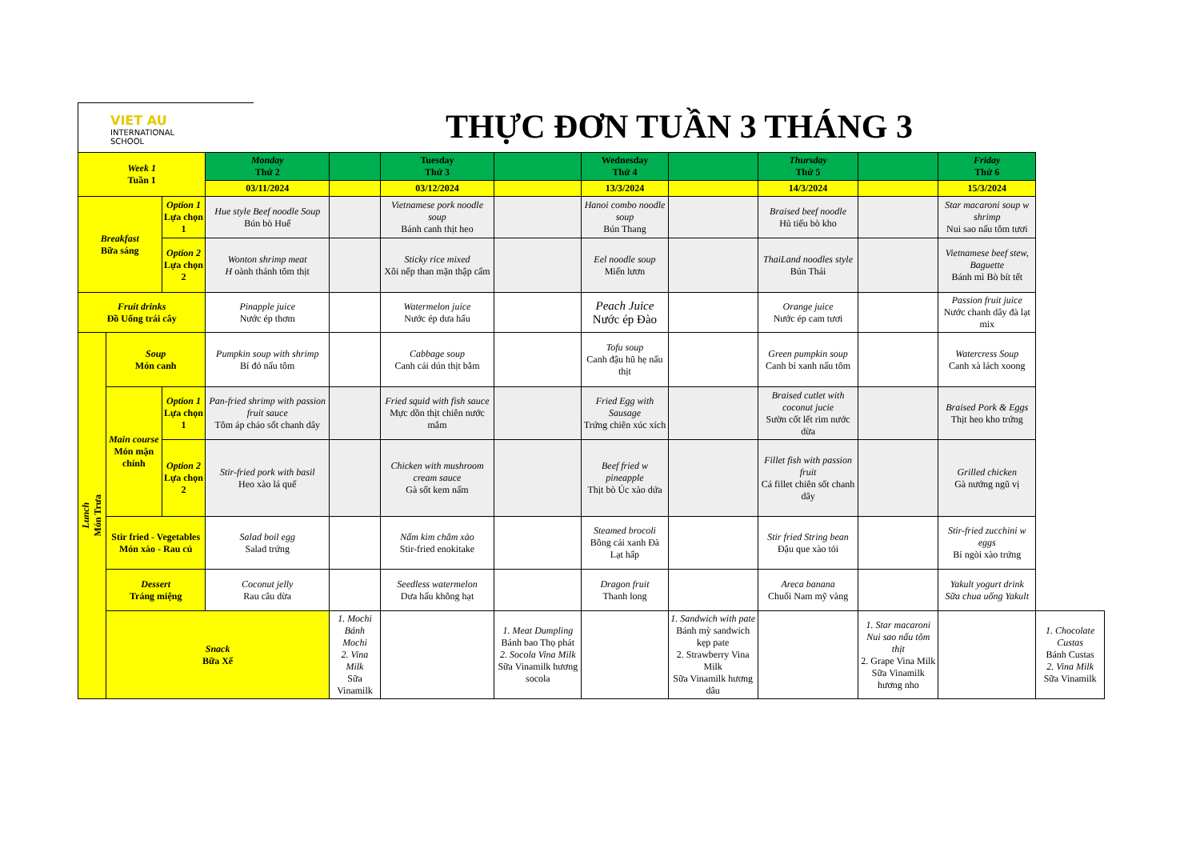VIET AU
INTERNATIONAL
SCHOOL
THỰC ĐƠN TUẦN 3 THÁNG 3
| Week 1 Tuần 1 | | | Monday Thứ 2 | | Tuesday Thứ 3 | | Wednesday Thứ 4 | | Thursday Thứ 5 | | Friday Thứ 6 | |
| --- | --- | --- | --- | --- | --- | --- | --- | --- | --- | --- | --- | --- |
| | | | 03/11/2024 | | 03/12/2024 | | 13/3/2024 | | 14/3/2024 | | 15/3/2024 | |
| Breakfast Bữa sáng | | Option 1 Lựa chọn 1 | Hue style Beef noodle Soup Bún bò Huế | | Vietnamese pork noodle soup Bánh canh thịt heo | | Hanoi combo noodle soup Bún Thang | | Braised beef noodle Hủ tiếu bò kho | | Star macaroni soup w shrimp Nui sao nấu tôm tươi | |
| | | Option 2 Lựa chọn 2 | Wonton shrimp meat H oành thánh tôm thịt | | Sticky rice mixed Xôi nếp than mặn thập cẩm | | Eel noodle soup Miến lươn | | ThaiLand noodles style Bún Thái | | Vietnamese beef stew, Baguette Bánh mì Bò bít tết | |
| Fruit drinks Đồ Uống trái cây | | | Pinapple juice Nước ép thơm | | Watermelon juice Nước ép dưa hấu | | Peach Juice Nước ép Đào | | Orange juice Nước ép cam tươi | | Passion fruit juice Nước chanh dây đà lạt mix | |
| Lunch Món Trưa | Soup Món canh | | Pumpkin soup with shrimp Bí đỏ nấu tôm | | Cabbage soup Canh cải dún thịt bằm | | Tofu soup Canh đậu hũ hẹ nấu thịt | | Green pumpkin soup Canh bí xanh nấu tôm | | Watercress Soup Canh xà lách xoong | |
| | Main course Món mặn chính | Option 1 Lựa chọn 1 | Pan-fried shrimp with passion fruit sauce Tôm áp chảo sốt chanh dây | | Fried squid with fish sauce Mực dồn thịt chiên nước mắm | | Fried Egg with Sausage Trứng chiên xúc xích | | Braised cutlet with coconut jucie Sườn cốt lết rim nước dừa | | Braised Pork & Eggs Thịt heo kho trứng | |
| | | Option 2 Lựa chọn 2 | Stir-fried pork with basil Heo xào lá quế | | Chicken with mushroom cream sauce Gà sốt kem nấm | | Beef fried w pineapple Thịt bò Úc xào dứa | | Fillet fish with passion fruit Cá fillet chiên sốt chanh dây | | Grilled chicken Gà nướng ngũ vị | |
| | Stir fried - Vegetables Món xào - Rau củ | | Salad boil egg Salad trứng | | Nấm kim châm xào Stir-fried enokitake | | Steamed brocoli Bông cải xanh Đà Lạt hấp | | Stir fried String bean Đậu que xào tỏi | | Stir-fried zucchini w eggs Bí ngòi xào trứng | |
| | Dessert Tráng miệng | | Coconut jelly Rau câu dừa | | Seedless watermelon Dưa hấu không hạt | | Dragon fruit Thanh long | | Areca banana Chuối Nam mỹ vàng | | Yakult yogurt drink Sữa chua uống Yakult | |
| | Snack Bữa Xế | | | 1. Mochi Bánh Mochi 2. Vina Milk Sữa Vinamilk | | 1. Meat Dumpling Bánh bao Thọ phát 2. Socola Vina Milk Sữa Vinamilk hương socola | | 1. Sandwich with pate Bánh mỳ sandwich kẹp pate 2. Strawberry Vina Milk Sữa Vinamilk hương dâu | | 1. Star macaroni Nui sao nấu tôm thịt 2. Grape Vina Milk Sữa Vinamilk hương nho | | 1. Chocolate Custas Bánh Custas 2. Vina Milk Sữa Vinamilk |